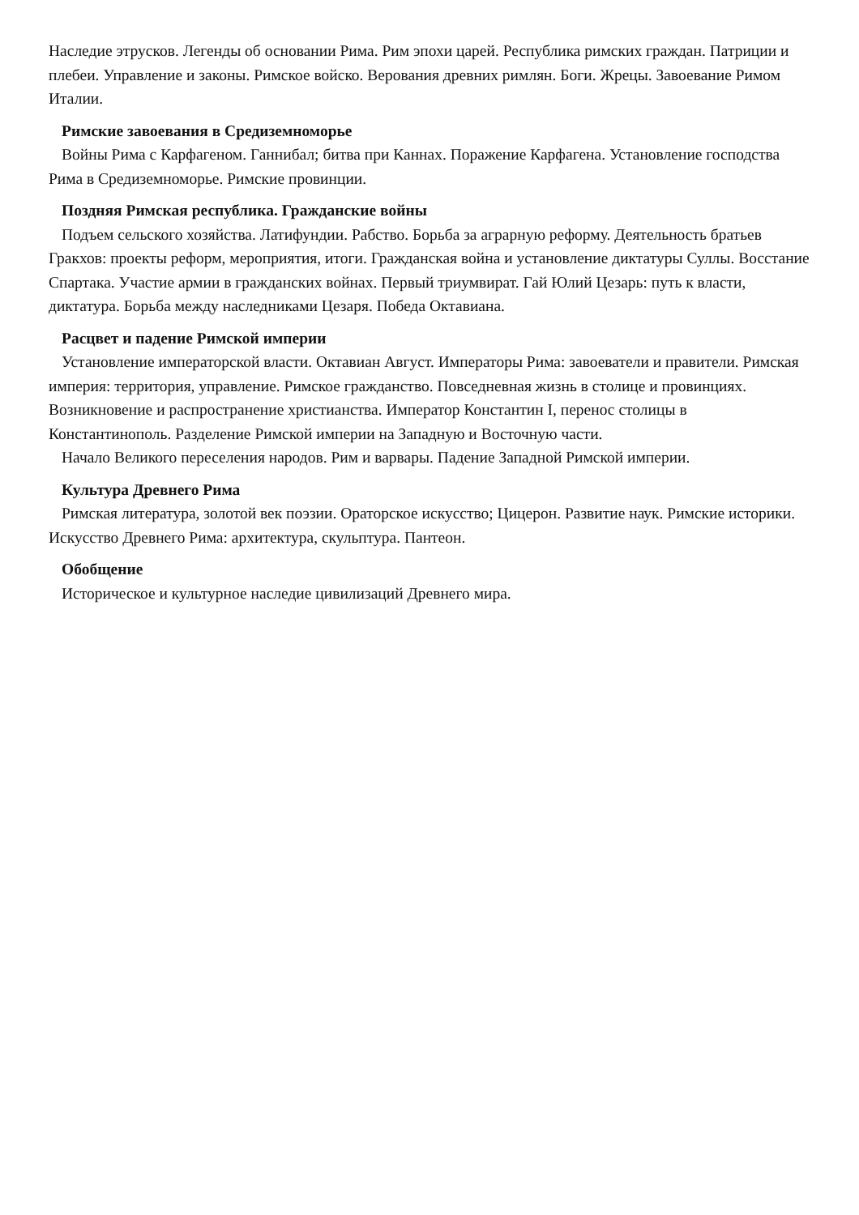Наследие этрусков. Легенды об основании Рима. Рим эпохи царей. Республика римских граждан. Патриции и плебеи. Управление и законы. Римское войско. Верования древних римлян. Боги. Жрецы. Завоевание Римом Италии.
Римские завоевания в Средиземноморье
Войны Рима с Карфагеном. Ганнибал; битва при Каннах. Поражение Карфагена. Установление господства Рима в Средиземноморье. Римские провинции.
Поздняя Римская республика. Гражданские войны
Подъем сельского хозяйства. Латифундии. Рабство. Борьба за аграрную реформу. Деятельность братьев Гракхов: проекты реформ, мероприятия, итоги. Гражданская война и установление диктатуры Суллы. Восстание Спартака. Участие армии в гражданских войнах. Первый триумвират. Гай Юлий Цезарь: путь к власти, диктатура. Борьба между наследниками Цезаря. Победа Октавиана.
Расцвет и падение Римской империи
Установление императорской власти. Октавиан Август. Императоры Рима: завоеватели и правители. Римская империя: территория, управление. Римское гражданство. Повседневная жизнь в столице и провинциях. Возникновение и распространение христианства. Император Константин I, перенос столицы в Константинополь. Разделение Римской империи на Западную и Восточную части.
Начало Великого переселения народов. Рим и варвары. Падение Западной Римской империи.
Культура Древнего Рима
Римская литература, золотой век поэзии. Ораторское искусство; Цицерон. Развитие наук. Римские историки. Искусство Древнего Рима: архитектура, скульптура. Пантеон.
Обобщение
Историческое и культурное наследие цивилизаций Древнего мира.